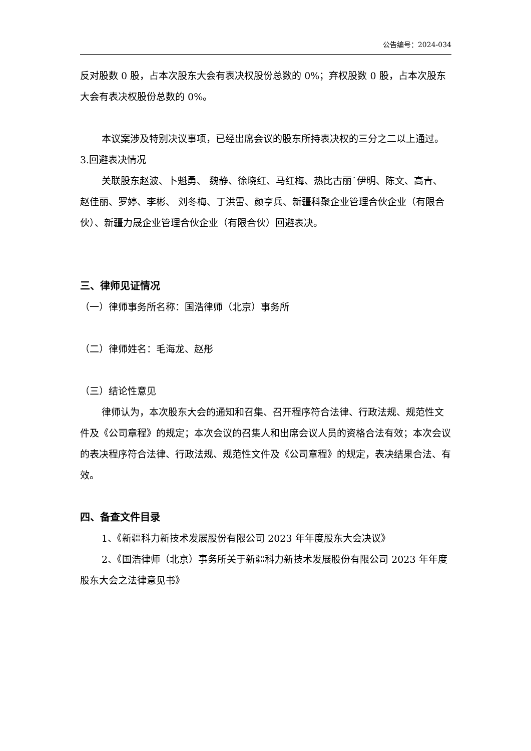公告编号：2024-034
反对股数 0 股，占本次股东大会有表决权股份总数的 0%；弃权股数 0 股，占本次股东大会有表决权股份总数的 0%。
本议案涉及特别决议事项，已经出席会议的股东所持表决权的三分之二以上通过。
3.回避表决情况
关联股东赵波、卜魁勇、 魏静、徐晓红、马红梅、热比古丽˙伊明、陈文、高青、赵佳丽、罗婷、李彬、 刘冬梅、丁洪雷、颜亨兵、新疆科聚企业管理合伙企业（有限合伙）、新疆力晟企业管理合伙企业（有限合伙）回避表决。
三、律师见证情况
（一）律师事务所名称：国浩律师（北京）事务所
（二）律师姓名：毛海龙、赵彤
（三）结论性意见
律师认为，本次股东大会的通知和召集、召开程序符合法律、行政法规、规范性文件及《公司章程》的规定；本次会议的召集人和出席会议人员的资格合法有效；本次会议的表决程序符合法律、行政法规、规范性文件及《公司章程》的规定，表决结果合法、有效。
四、备查文件目录
1、《新疆科力新技术发展股份有限公司 2023 年年度股东大会决议》
2、《国浩律师（北京）事务所关于新疆科力新技术发展股份有限公司 2023 年年度股东大会之法律意见书》